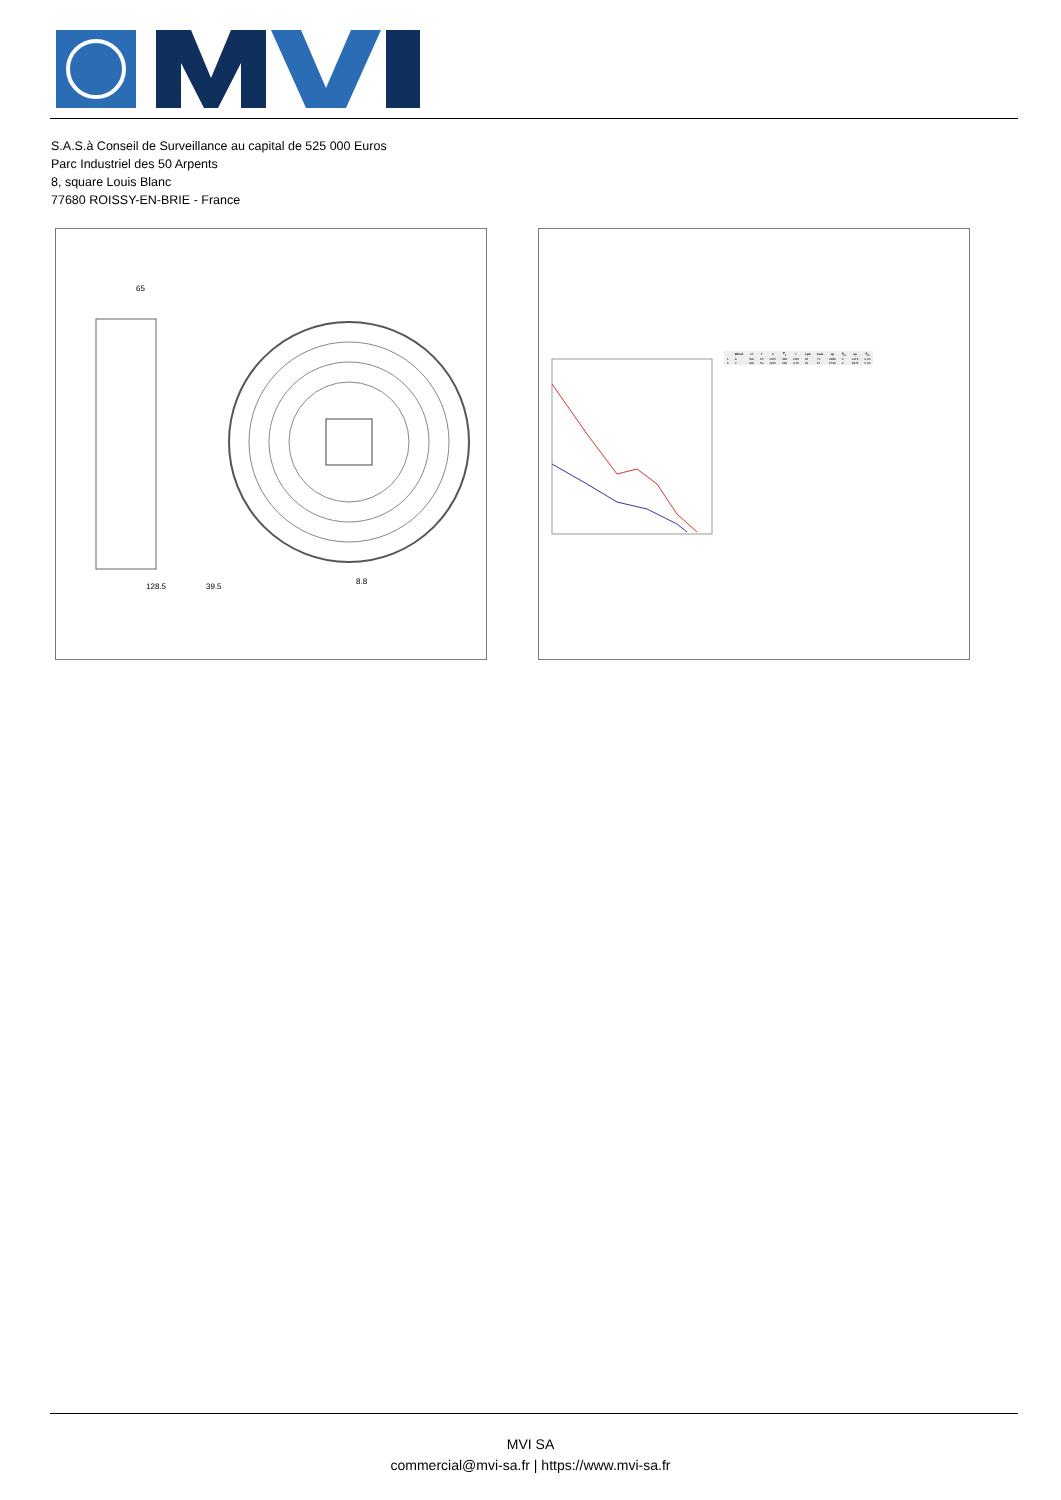S.A.S.à Conseil de Surveillance au capital de 525 000 Euros
Parc Industriel des 50 Arpents
8, square Louis Blanc
77680 ROISSY-EN-BRIE - France
128.5
39.5
8.8
65
| | Wired | U | f | n | P<sub>1</sub> | I | LpA | LwA | qv | p<sub>fs</sub> | qv | p<sub>fs</sub> |
| --- | --- | --- | --- | --- | --- | --- | --- | --- | --- | --- | --- | --- |
| 1 | Δ | 400 | 50 | 1375 | 369 | 0.86 | 65 | 71 | 6986 | 0 | 4115 | 0.00 |
| 5 | Y | 400 | 50 | 1165 | 269 | 0.45 | 61 | 67 | 5740 | 0 | 3375 | 0.00 |
MVI SA
commercial@mvi-sa.fr | https://www.mvi-sa.fr